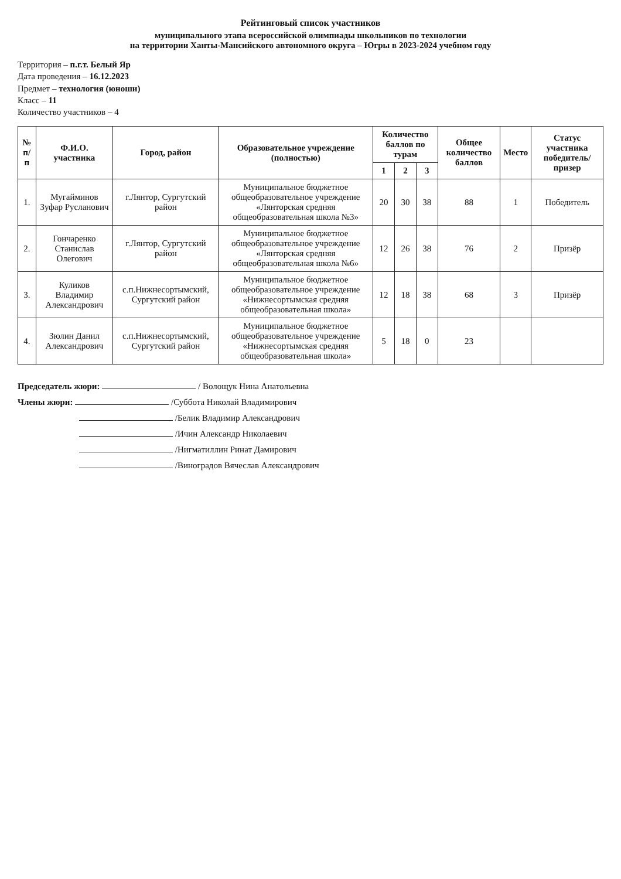Рейтинговый список участников
муниципального этапа всероссийской олимпиады школьников по технологии
на территории Ханты-Мансийского автономного округа – Югры в 2023-2024 учебном году
Территория – п.г.т. Белый Яр
Дата проведения – 16.12.2023
Предмет – технология (юноши)
Класс – 11
Количество участников – 4
| № п/п | Ф.И.О. участника | Город, район | Образовательное учреждение (полностью) | Количество баллов по турам | | | Общее количество баллов | Место | Статус участника победитель/ призер |
| --- | --- | --- | --- | --- | --- | --- | --- | --- | --- |
| | | | | 1 | 2 | 3 | | | |
| 1. | Мугайминов Зуфар Русланович | г.Лянтор, Сургутский район | Муниципальное бюджетное общеобразовательное учреждение «Лянторская средняя общеобразовательная школа №3» | 20 | 30 | 38 | 88 | 1 | Победитель |
| 2. | Гончаренко Станислав Олегович | г.Лянтор, Сургутский район | Муниципальное бюджетное общеобразовательное учреждение «Лянторская средняя общеобразовательная школа №6» | 12 | 26 | 38 | 76 | 2 | Призёр |
| 3. | Куликов Владимир Александрович | с.п.Нижнесортымский, Сургутский район | Муниципальное бюджетное общеобразовательное учреждение «Нижнесортымская средняя общеобразовательная школа» | 12 | 18 | 38 | 68 | 3 | Призёр |
| 4. | Зюлин Данил Александрович | с.п.Нижнесортымский, Сургутский район | Муниципальное бюджетное общеобразовательное учреждение «Нижнесортымская средняя общеобразовательная школа» | 5 | 18 | 0 | 23 | | |
Председатель жюри: / Волощук Нина Анатольевна
Члены жюри: /Суббота Николай Владимирович
/Белик Владимир Александрович
/Ичин Александр Николаевич
/Нигматиллин Ринат Дамирович
/Виноградов Вячеслав Александрович